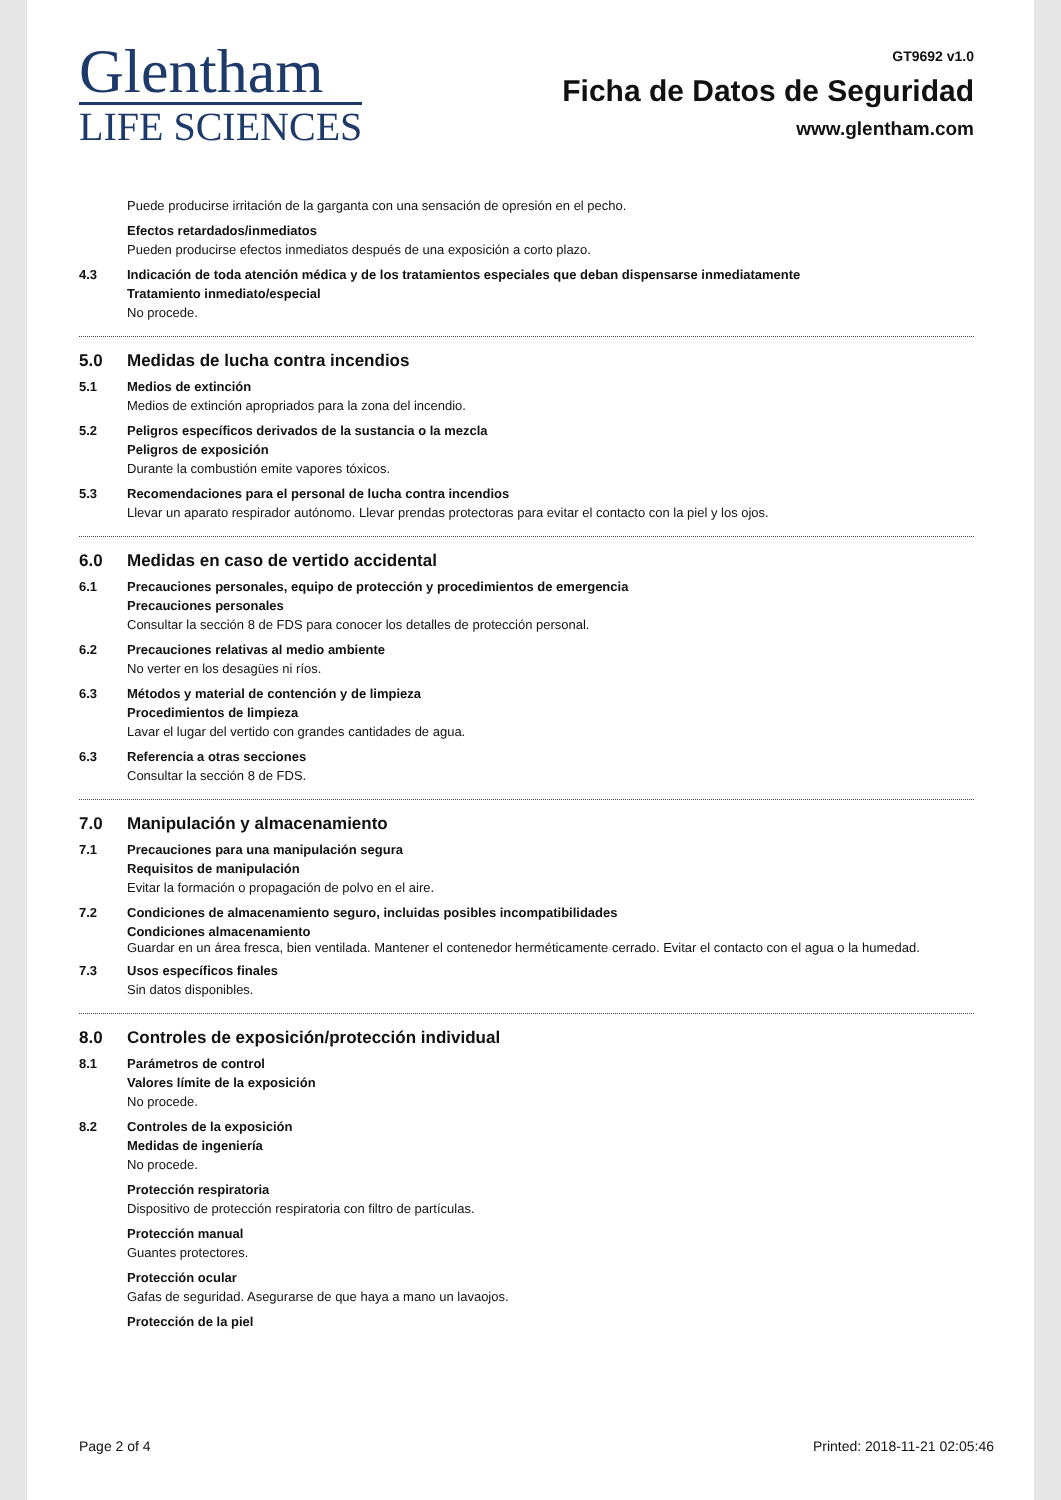Glentham
LIFE SCIENCES
GT9692 v1.0
Ficha de Datos de Seguridad
www.glentham.com
Puede producirse irritación de la garganta con una sensación de opresión en el pecho.
Efectos retardados/inmediatos
Pueden producirse efectos inmediatos después de una exposición a corto plazo.
4.3 Indicación de toda atención médica y de los tratamientos especiales que deban dispensarse inmediatamente
Tratamiento inmediato/especial
No procede.
5.0 Medidas de lucha contra incendios
5.1 Medios de extinción
Medios de extinción apropriados para la zona del incendio.
5.2 Peligros específicos derivados de la sustancia o la mezcla
Peligros de exposición
Durante la combustión emite vapores tóxicos.
5.3 Recomendaciones para el personal de lucha contra incendios
Llevar un aparato respirador autónomo. Llevar prendas protectoras para evitar el contacto con la piel y los ojos.
6.0 Medidas en caso de vertido accidental
6.1 Precauciones personales, equipo de protección y procedimientos de emergencia
Precauciones personales
Consultar la sección 8 de FDS para conocer los detalles de protección personal.
6.2 Precauciones relativas al medio ambiente
No verter en los desagües ni ríos.
6.3 Métodos y material de contención y de limpieza
Procedimientos de limpieza
Lavar el lugar del vertido con grandes cantidades de agua.
6.3 Referencia a otras secciones
Consultar la sección 8 de FDS.
7.0 Manipulación y almacenamiento
7.1 Precauciones para una manipulación segura
Requisitos de manipulación
Evitar la formación o propagación de polvo en el aire.
7.2 Condiciones de almacenamiento seguro, incluidas posibles incompatibilidades
Condiciones almacenamiento
Guardar en un área fresca, bien ventilada. Mantener el contenedor herméticamente cerrado. Evitar el contacto con el agua o la humedad.
7.3 Usos específicos finales
Sin datos disponibles.
8.0 Controles de exposición/protección individual
8.1 Parámetros de control
Valores límite de la exposición
No procede.
8.2 Controles de la exposición
Medidas de ingeniería
No procede.
Protección respiratoria
Dispositivo de protección respiratoria con filtro de partículas.
Protección manual
Guantes protectores.
Protección ocular
Gafas de seguridad. Asegurarse de que haya a mano un lavaojos.
Protección de la piel
Page 2 of 4 Printed: 2018-11-21 02:05:46